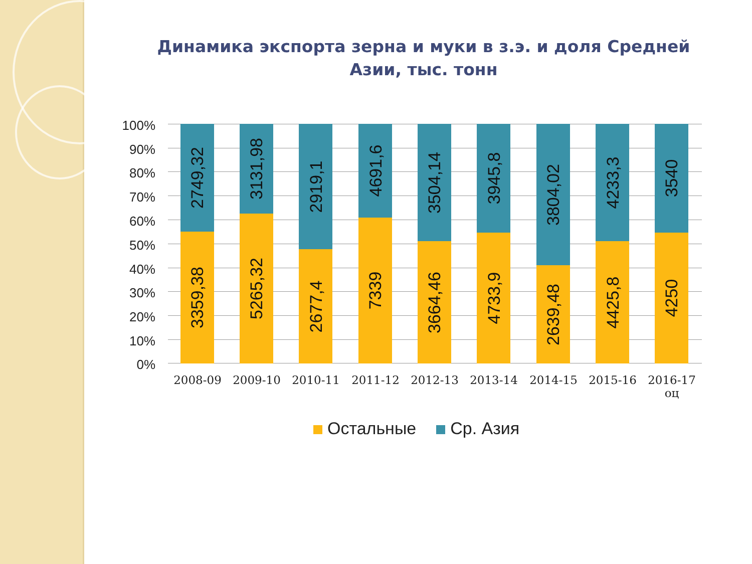Динамика экспорта зерна и муки в з.э. и доля Средней Азии, тыс. тонн
100%
90%
80%
70%
60%
50%
40%
30%
20%
10%
0%
2749,32
3359,38
3131,98
5265,32
2919,1
2677,4
4691,6
7339
3504,14
3664,46
3945,8
4733,9
3804,02
2639,48
4233,3
4425,8
3540
4250
2008-09 2009-10 2010-11 2011-12 2012-13 2013-14 2014-15 2015-16
2016-17 оц
Остальные Ср. Азия